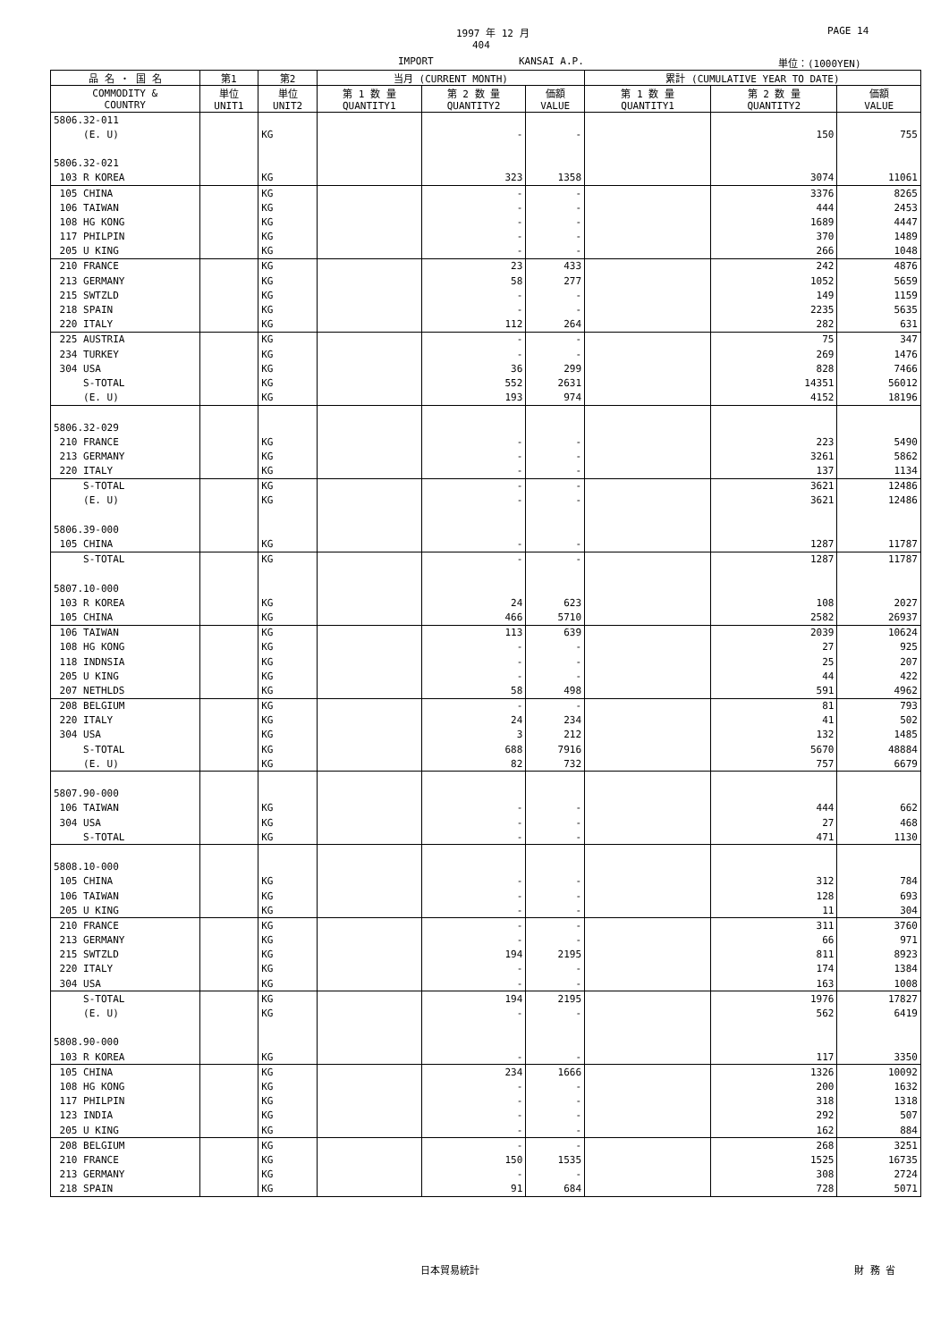1997 年 12 月 PAGE 14
404
IMPORT KANSAI A.P. 単位：(1000YEN)
| 品 名 ・ 国 名 | 第1 | 第2 | 当月 (CURRENT MONTH) | | | 累計 (CUMULATIVE YEAR TO DATE) | | |
| --- | --- | --- | --- | --- | --- | --- | --- | --- |
| COMMODITY & COUNTRY | 単位 UNIT1 | 単位 UNIT2 | 第 1 数 量 QUANTITY1 | 第 2 数 量 QUANTITY2 | 価額 VALUE | 第 1 数 量 QUANTITY1 | 第 2 数 量 QUANTITY2 | 価額 VALUE |
| 5806.32-011 | | | | | | | | |
| (E. U) | | KG | | - | - | | 150 | 755 |
| 5806.32-021 | | | | | | | | |
| 103 R KOREA | | KG | | 323 | 1358 | | 3074 | 11061 |
| 105 CHINA | | KG | | - | - | | 3376 | 8265 |
| 106 TAIWAN | | KG | | - | - | | 444 | 2453 |
| 108 HG KONG | | KG | | - | - | | 1689 | 4447 |
| 117 PHILPIN | | KG | | - | - | | 370 | 1489 |
| 205 U KING | | KG | | - | - | | 266 | 1048 |
| 210 FRANCE | | KG | | 23 | 433 | | 242 | 4876 |
| 213 GERMANY | | KG | | 58 | 277 | | 1052 | 5659 |
| 215 SWTZLD | | KG | | - | - | | 149 | 1159 |
| 218 SPAIN | | KG | | - | - | | 2235 | 5635 |
| 220 ITALY | | KG | | 112 | 264 | | 282 | 631 |
| 225 AUSTRIA | | KG | | - | - | | 75 | 347 |
| 234 TURKEY | | KG | | - | - | | 269 | 1476 |
| 304 USA | | KG | | 36 | 299 | | 828 | 7466 |
| S-TOTAL | | KG | | 552 | 2631 | | 14351 | 56012 |
| (E. U) | | KG | | 193 | 974 | | 4152 | 18196 |
| 5806.32-029 | | | | | | | | |
| 210 FRANCE | | KG | | - | - | | 223 | 5490 |
| 213 GERMANY | | KG | | - | - | | 3261 | 5862 |
| 220 ITALY | | KG | | - | - | | 137 | 1134 |
| S-TOTAL | | KG | | - | - | | 3621 | 12486 |
| (E. U) | | KG | | - | - | | 3621 | 12486 |
| 5806.39-000 | | | | | | | | |
| 105 CHINA | | KG | | - | - | | 1287 | 11787 |
| S-TOTAL | | KG | | - | - | | 1287 | 11787 |
| 5807.10-000 | | | | | | | | |
| 103 R KOREA | | KG | | 24 | 623 | | 108 | 2027 |
| 105 CHINA | | KG | | 466 | 5710 | | 2582 | 26937 |
| 106 TAIWAN | | KG | | 113 | 639 | | 2039 | 10624 |
| 108 HG KONG | | KG | | - | - | | 27 | 925 |
| 118 INDNSIA | | KG | | - | - | | 25 | 207 |
| 205 U KING | | KG | | - | - | | 44 | 422 |
| 207 NETHLDS | | KG | | 58 | 498 | | 591 | 4962 |
| 208 BELGIUM | | KG | | - | - | | 81 | 793 |
| 220 ITALY | | KG | | 24 | 234 | | 41 | 502 |
| 304 USA | | KG | | 3 | 212 | | 132 | 1485 |
| S-TOTAL | | KG | | 688 | 7916 | | 5670 | 48884 |
| (E. U) | | KG | | 82 | 732 | | 757 | 6679 |
| 5807.90-000 | | | | | | | | |
| 106 TAIWAN | | KG | | - | - | | 444 | 662 |
| 304 USA | | KG | | - | - | | 27 | 468 |
| S-TOTAL | | KG | | - | - | | 471 | 1130 |
| 5808.10-000 | | | | | | | | |
| 105 CHINA | | KG | | - | - | | 312 | 784 |
| 106 TAIWAN | | KG | | - | - | | 128 | 693 |
| 205 U KING | | KG | | - | - | | 11 | 304 |
| 210 FRANCE | | KG | | - | - | | 311 | 3760 |
| 213 GERMANY | | KG | | - | - | | 66 | 971 |
| 215 SWTZLD | | KG | | 194 | 2195 | | 811 | 8923 |
| 220 ITALY | | KG | | - | - | | 174 | 1384 |
| 304 USA | | KG | | - | - | | 163 | 1008 |
| S-TOTAL | | KG | | 194 | 2195 | | 1976 | 17827 |
| (E. U) | | KG | | - | - | | 562 | 6419 |
| 5808.90-000 | | | | | | | | |
| 103 R KOREA | | KG | | - | - | | 117 | 3350 |
| 105 CHINA | | KG | | 234 | 1666 | | 1326 | 10092 |
| 108 HG KONG | | KG | | - | - | | 200 | 1632 |
| 117 PHILPIN | | KG | | - | - | | 318 | 1318 |
| 123 INDIA | | KG | | - | - | | 292 | 507 |
| 205 U KING | | KG | | - | - | | 162 | 884 |
| 208 BELGIUM | | KG | | - | - | | 268 | 3251 |
| 210 FRANCE | | KG | | 150 | 1535 | | 1525 | 16735 |
| 213 GERMANY | | KG | | - | - | | 308 | 2724 |
| 218 SPAIN | | KG | | 91 | 684 | | 728 | 5071 |
日本貿易統計 財 務 省